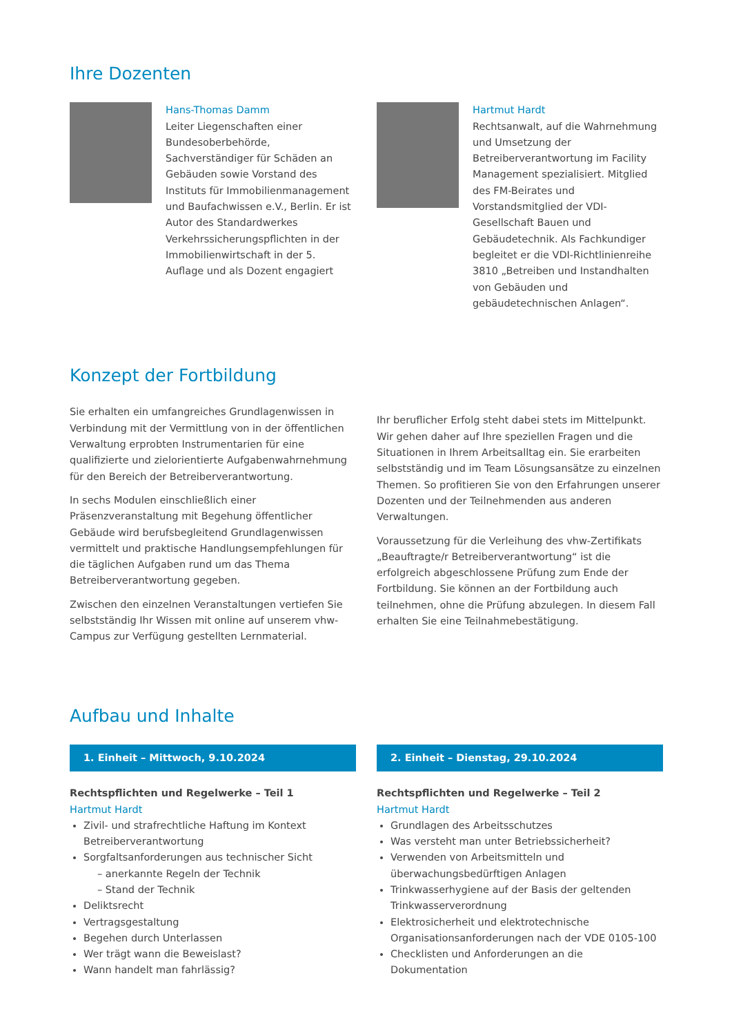Ihre Dozenten
Hans-Thomas Damm
Leiter Liegenschaften einer Bundesoberbehörde, Sachverständiger für Schäden an Gebäuden sowie Vorstand des Instituts für Immobilienmanagement und Baufachwissen e.V., Berlin. Er ist Autor des Standardwerkes Verkehrssicherungspflichten in der Immobilienwirtschaft in der 5. Auflage und als Dozent engagiert
Hartmut Hardt
Rechtsanwalt, auf die Wahrnehmung und Umsetzung der Betreiberverantwortung im Facility Management spezialisiert. Mitglied des FM-Beirates und Vorstandsmitglied der VDI-Gesellschaft Bauen und Gebäudetechnik. Als Fachkundiger begleitet er die VDI-Richtlinienreihe 3810 „Betreiben und Instandhalten von Gebäuden und gebäudetechnischen Anlagen“.
Konzept der Fortbildung
Sie erhalten ein umfangreiches Grundlagenwissen in Verbindung mit der Vermittlung von in der öffentlichen Verwaltung erprobten Instrumentarien für eine qualifizierte und zielorientierte Aufgabenwahrnehmung für den Bereich der Betreiberverantwortung.
In sechs Modulen einschließlich einer Präsenzveranstaltung mit Begehung öffentlicher Gebäude wird berufsbegleitend Grundlagenwissen vermittelt und praktische Handlungsempfehlungen für die täglichen Aufgaben rund um das Thema Betreiberverantwortung gegeben.
Zwischen den einzelnen Veranstaltungen vertiefen Sie selbstständig Ihr Wissen mit online auf unserem vhw-Campus zur Verfügung gestellten Lernmaterial.
Ihr beruflicher Erfolg steht dabei stets im Mittelpunkt. Wir gehen daher auf Ihre speziellen Fragen und die Situationen in Ihrem Arbeitsalltag ein. Sie erarbeiten selbstständig und im Team Lösungsansätze zu einzelnen Themen. So profitieren Sie von den Erfahrungen unserer Dozenten und der Teilnehmenden aus anderen Verwaltungen.
Voraussetzung für die Verleihung des vhw-Zertifikats „Beauftragte/r Betreiberverantwortung“ ist die erfolgreich abgeschlossene Prüfung zum Ende der Fortbildung. Sie können an der Fortbildung auch teilnehmen, ohne die Prüfung abzulegen. In diesem Fall erhalten Sie eine Teilnahmebestätigung.
Aufbau und Inhalte
1. Einheit – Mittwoch, 9.10.2024
Rechtspflichten und Regelwerke – Teil 1
Hartmut Hardt
Zivil- und strafrechtliche Haftung im Kontext Betreiberverantwortung
Sorgfaltsanforderungen aus technischer Sicht
– anerkannte Regeln der Technik
– Stand der Technik
Deliktsrecht
Vertragsgestaltung
Begehen durch Unterlassen
Wer trägt wann die Beweislast?
Wann handelt man fahrlässig?
2. Einheit – Dienstag, 29.10.2024
Rechtspflichten und Regelwerke – Teil 2
Hartmut Hardt
Grundlagen des Arbeitsschutzes
Was versteht man unter Betriebssicherheit?
Verwenden von Arbeitsmitteln und überwachungsbedürftigen Anlagen
Trinkwasserhygiene auf der Basis der geltenden Trinkwasserverordnung
Elektrosicherheit und elektrotechnische Organisationsanforderungen nach der VDE 0105-100
Checklisten und Anforderungen an die Dokumentation